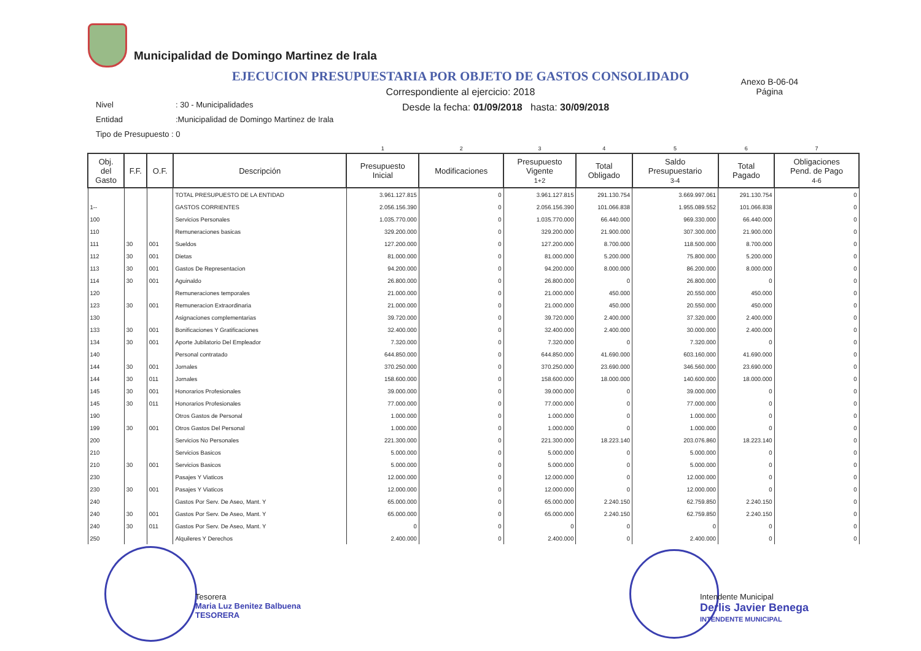Municipalidad de Domingo Martinez de Irala
EJECUCION PRESUPUESTARIA POR OBJETO DE GASTOS CONSOLIDADO
Anexo B-06-04
Página
Correspondiente al ejercicio: 2018
Desde la fecha: 01/09/2018 hasta: 30/09/2018
Nivel: 30 - Municipalidades
Entidad:Municipalidad de Domingo Martinez de Irala
Tipo de Presupuesto : 0
| | | | | 1 | 2 | 3 | 4 | 5 | 6 | 7 |
| Obj. del Gasto | F.F. | O.F. | Descripción | Presupuesto Inicial | Modificaciones | Presupuesto Vigente 1+2 | Total Obligado | Saldo Presupuestario 3-4 | Total Pagado | Obligaciones Pend. de Pago 4-6 |
| | | | TOTAL PRESUPUESTO DE LA ENTIDAD | 3.961.127.815 | 0 | 3.961.127.815 | 291.130.754 | 3.669.997.061 | 291.130.754 | 0 |
| 1-- | | | GASTOS CORRIENTES | 2.056.156.390 | 0 | 2.056.156.390 | 101.066.838 | 1.955.089.552 | 101.066.838 | 0 |
| 100 | | | Servicios Personales | 1.035.770.000 | 0 | 1.035.770.000 | 66.440.000 | 969.330.000 | 66.440.000 | 0 |
| 110 | | | Remuneraciones basicas | 329.200.000 | 0 | 329.200.000 | 21.900.000 | 307.300.000 | 21.900.000 | 0 |
| 111 | 30 | 001 | Sueldos | 127.200.000 | 0 | 127.200.000 | 8.700.000 | 118.500.000 | 8.700.000 | 0 |
| 112 | 30 | 001 | Dietas | 81.000.000 | 0 | 81.000.000 | 5.200.000 | 75.800.000 | 5.200.000 | 0 |
| 113 | 30 | 001 | Gastos De Representacion | 94.200.000 | 0 | 94.200.000 | 8.000.000 | 86.200.000 | 8.000.000 | 0 |
| 114 | 30 | 001 | Aguinaldo | 26.800.000 | 0 | 26.800.000 | 0 | 26.800.000 | 0 | 0 |
| 120 | | | Remuneraciones temporales | 21.000.000 | 0 | 21.000.000 | 450.000 | 20.550.000 | 450.000 | 0 |
| 123 | 30 | 001 | Remuneracion Extraordinaria | 21.000.000 | 0 | 21.000.000 | 450.000 | 20.550.000 | 450.000 | 0 |
| 130 | | | Asignaciones complementarias | 39.720.000 | 0 | 39.720.000 | 2.400.000 | 37.320.000 | 2.400.000 | 0 |
| 133 | 30 | 001 | Bonificaciones Y Gratificaciones | 32.400.000 | 0 | 32.400.000 | 2.400.000 | 30.000.000 | 2.400.000 | 0 |
| 134 | 30 | 001 | Aporte Jubilatorio Del Empleador | 7.320.000 | 0 | 7.320.000 | 0 | 7.320.000 | 0 | 0 |
| 140 | | | Personal contratado | 644.850.000 | 0 | 644.850.000 | 41.690.000 | 603.160.000 | 41.690.000 | 0 |
| 144 | 30 | 001 | Jornales | 370.250.000 | 0 | 370.250.000 | 23.690.000 | 346.560.000 | 23.690.000 | 0 |
| 144 | 30 | 011 | Jornales | 158.600.000 | 0 | 158.600.000 | 18.000.000 | 140.600.000 | 18.000.000 | 0 |
| 145 | 30 | 001 | Honorarios Profesionales | 39.000.000 | 0 | 39.000.000 | 0 | 39.000.000 | 0 | 0 |
| 145 | 30 | 011 | Honorarios Profesionales | 77.000.000 | 0 | 77.000.000 | 0 | 77.000.000 | 0 | 0 |
| 190 | | | Otros Gastos de Personal | 1.000.000 | 0 | 1.000.000 | 0 | 1.000.000 | 0 | 0 |
| 199 | 30 | 001 | Otros Gastos Del Personal | 1.000.000 | 0 | 1.000.000 | 0 | 1.000.000 | 0 | 0 |
| 200 | | | Servicios No Personales | 221.300.000 | 0 | 221.300.000 | 18.223.140 | 203.076.860 | 18.223.140 | 0 |
| 210 | | | Servicios Basicos | 5.000.000 | 0 | 5.000.000 | 0 | 5.000.000 | 0 | 0 |
| 210 | 30 | 001 | Servicios Basicos | 5.000.000 | 0 | 5.000.000 | 0 | 5.000.000 | 0 | 0 |
| 230 | | | Pasajes Y Viaticos | 12.000.000 | 0 | 12.000.000 | 0 | 12.000.000 | 0 | 0 |
| 230 | 30 | 001 | Pasajes Y Viaticos | 12.000.000 | 0 | 12.000.000 | 0 | 12.000.000 | 0 | 0 |
| 240 | | | Gastos Por Serv. De Aseo, Mant. Y | 65.000.000 | 0 | 65.000.000 | 2.240.150 | 62.759.850 | 2.240.150 | 0 |
| 240 | 30 | 001 | Gastos Por Serv. De Aseo, Mant. Y | 65.000.000 | 0 | 65.000.000 | 2.240.150 | 62.759.850 | 2.240.150 | 0 |
| 240 | 30 | 011 | Gastos Por Serv. De Aseo, Mant. Y | 0 | 0 | 0 | 0 | 0 | 0 | 0 |
| 250 | | | Alquileres Y Derechos | 2.400.000 | 0 | 2.400.000 | 0 | 2.400.000 | 0 | 0 |
Tesorera
Maria Luz Benitez Balbuena
TESORERA
Intendente Municipal
Derlis Javier Benega
INTENDENTE MUNICIPAL